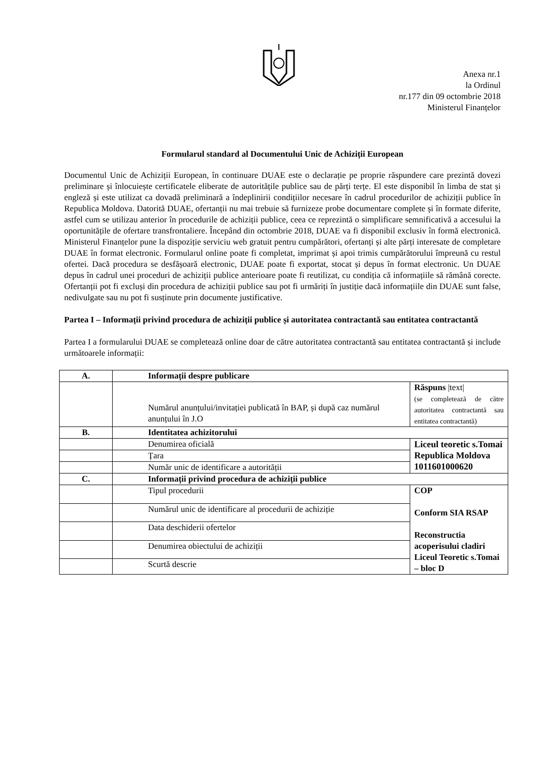Anexa nr.1
la Ordinul
nr.177 din 09 octombrie 2018
Ministerul Finanțelor
Formularul standard al Documentului Unic de Achiziții European
Documentul Unic de Achiziții European, în continuare DUAE este o declarație pe proprie răspundere care prezintă dovezi preliminare și înlocuiește certificatele eliberate de autoritățile publice sau de părți terțe. El este disponibil în limba de stat și engleză și este utilizat ca dovadă preliminară a îndeplinirii condițiilor necesare în cadrul procedurilor de achiziții publice în Republica Moldova. Datorită DUAE, ofertanții nu mai trebuie să furnizeze probe documentare complete și în formate diferite, astfel cum se utilizau anterior în procedurile de achiziții publice, ceea ce reprezintă o simplificare semnificativă a accesului la oportunitățile de ofertare transfrontaliere. Începând din octombrie 2018, DUAE va fi disponibil exclusiv în formă electronică. Ministerul Finanțelor pune la dispoziție serviciu web gratuit pentru cumpărători, ofertanți și alte părți interesate de completare DUAE în format electronic. Formularul online poate fi completat, imprimat și apoi trimis cumpărătorului împreună cu restul ofertei. Dacă procedura se desfășoară electronic, DUAE poate fi exportat, stocat și depus în format electronic. Un DUAE depus în cadrul unei proceduri de achiziții publice anterioare poate fi reutilizat, cu condiția că informațiile să rămână corecte. Ofertanții pot fi excluși din procedura de achiziții publice sau pot fi urmăriți în justiție dacă informațiile din DUAE sunt false, nedivulgate sau nu pot fi susținute prin documente justificative.
Partea I – Informații privind procedura de achiziții publice și autoritatea contractantă sau entitatea contractantă
Partea I a formularului DUAE se completează online doar de către autoritatea contractantă sau entitatea contractantă și include următoarele informații:
| A. | Informații despre publicare | |
| | Numărul anunțului/invitației publicată în BAP, și după caz numărul anunțului în J.O | Răspuns /text/ (se completează de către autoritatea contractantă sau entitatea contractantă) |
| B. | Identitatea achizitorului | |
| | Denumirea oficială | Liceul teoretic s.Tomai Republica Moldova 1011601000620 |
| | Țara | |
| | Număr unic de identificare a autorității | |
| C. | Informații privind procedura de achiziții publice | |
| | Tipul procedurii | COP Conform SIA RSAP Reconstructia acoperisului cladiri Liceul Teoretic s.Tomai – bloc D |
| | Numărul unic de identificare al procedurii de achiziție | |
| | Data deschiderii ofertelor | |
| | Denumirea obiectului de achiziții | |
| | Scurtă descrie | |